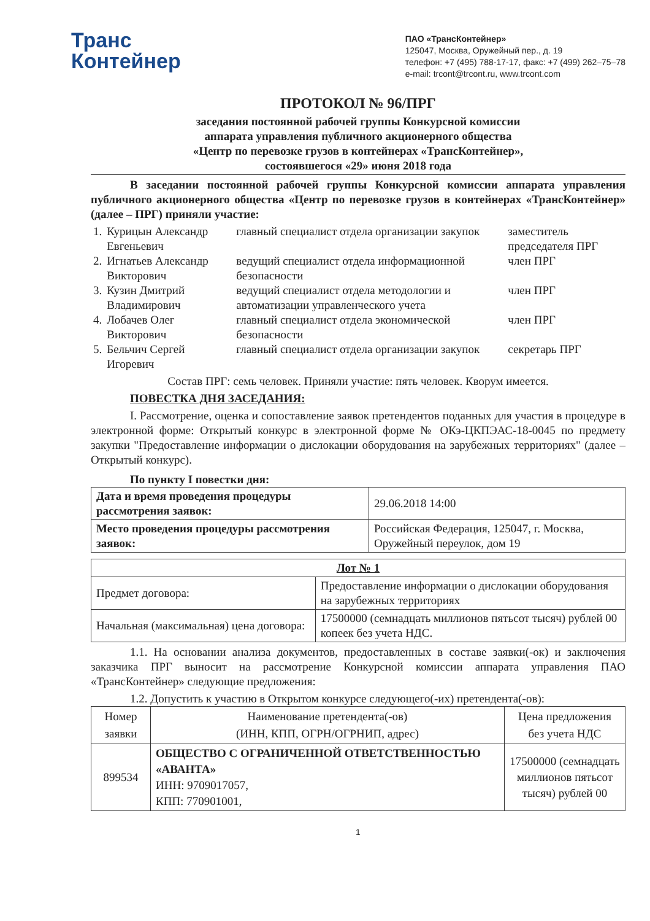Транс
Контейнер
ПАО «ТрансКонтейнер»
125047, Москва, Оружейный пер., д. 19
телефон: +7 (495) 788-17-17, факс: +7 (499) 262–75–78
e-mail: trcont@trcont.ru, www.trcont.com
ПРОТОКОЛ № 96/ПРГ
заседания постоянной рабочей группы Конкурсной комиссии
аппарата управления публичного акционерного общества
«Центр по перевозке грузов в контейнерах «ТрансКонтейнер»,
состоявшегося «29» июня 2018 года
В заседании постоянной рабочей группы Конкурсной комиссии аппарата управления публичного акционерного общества «Центр по перевозке грузов в контейнерах «ТрансКонтейнер» (далее – ПРГ) приняли участие:
| 1. | Курицын Александр Евгеньевич | главный специалист отдела организации закупок | заместитель председателя ПРГ |
| 2. | Игнатьев Александр Викторович | ведущий специалист отдела информационной безопасности | член ПРГ |
| 3. | Кузин Дмитрий Владимирович | ведущий специалист отдела методологии и автоматизации управленческого учета | член ПРГ |
| 4. | Лобачев Олег Викторович | главный специалист отдела экономической безопасности | член ПРГ |
| 5. | Бельчич Сергей Игоревич | главный специалист отдела организации закупок | секретарь ПРГ |
Состав ПРГ: семь человек. Приняли участие: пять человек. Кворум имеется.
ПОВЕСТКА ДНЯ ЗАСЕДАНИЯ:
I. Рассмотрение, оценка и сопоставление заявок претендентов поданных для участия в процедуре в электронной форме: Открытый конкурс в электронной форме № ОКэ-ЦКПЭАС-18-0045 по предмету закупки "Предоставление информации о дислокации оборудования на зарубежных территориях" (далее – Открытый конкурс).
По пункту I повестки дня:
| Дата и время проведения процедуры рассмотрения заявок: | 29.06.2018 14:00 |
| Место проведения процедуры рассмотрения заявок: | Российская Федерация, 125047, г. Москва, Оружейный переулок, дом 19 |
| Лот № 1 | |
| Предмет договора: | Предоставление информации о дислокации оборудования на зарубежных территориях |
| Начальная (максимальная) цена договора: | 17500000 (семнадцать миллионов пятьсот тысяч) рублей 00 копеек без учета НДС. |
1.1. На основании анализа документов, предоставленных в составе заявки(-ок) и заключения заказчика ПРГ выносит на рассмотрение Конкурсной комиссии аппарата управления ПАО «ТрансКонтейнер» следующие предложения:
1.2. Допустить к участию в Открытом конкурсе следующего(-их) претендента(-ов):
| Номер заявки | Наименование претендента(-ов) (ИНН, КПП, ОГРН/ОГРНИП, адрес) | Цена предложения без учета НДС |
| --- | --- | --- |
| 899534 | ОБЩЕСТВО С ОГРАНИЧЕННОЙ ОТВЕТСТВЕННОСТЬЮ «АВАНТА» ИНН: 9709017057, КПП: 770901001, | 17500000 (семнадцать миллионов пятьсот тысяч) рублей 00 |
1